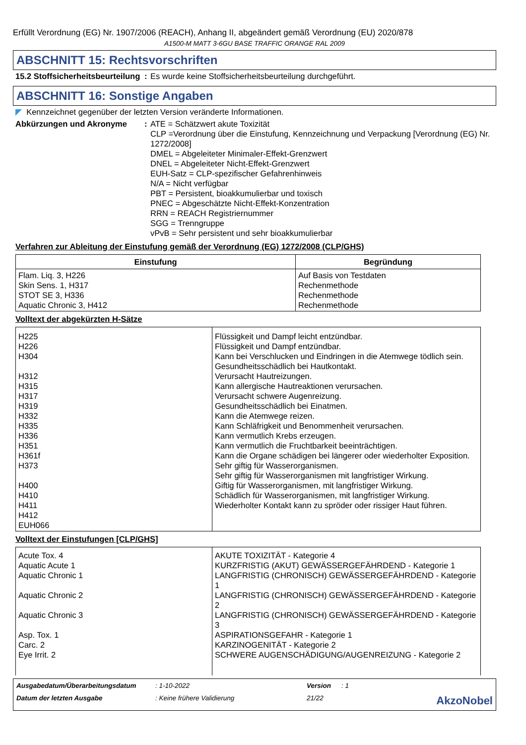Erfüllt Verordnung (EG) Nr. 1907/2006 (REACH), Anhang II, abgeändert gemäß Verordnung (EU) 2020/878
A1500-M MATT 3-6GU BASE TRAFFIC ORANGE RAL 2009
ABSCHNITT 15: Rechtsvorschriften
15.2 Stoffsicherheitsbeurteilung
: Es wurde keine Stoffsicherheitsbeurteilung durchgeführt.
ABSCHNITT 16: Sonstige Angaben
◤ Kennzeichnet gegenüber der letzten Version veränderte Informationen.
Abkürzungen und Akronyme : ATE = Schätzwert akute Toxizität
CLP =Verordnung über die Einstufung, Kennzeichnung und Verpackung [Verordnung (EG) Nr. 1272/2008]
DMEL = Abgeleiteter Minimaler-Effekt-Grenzwert
DNEL = Abgeleiteter Nicht-Effekt-Grenzwert
EUH-Satz = CLP-spezifischer Gefahrenhinweis
N/A = Nicht verfügbar
PBT = Persistent, bioakkumulierbar und toxisch
PNEC = Abgeschätzte Nicht-Effekt-Konzentration
RRN = REACH Registriernummer
SGG = Trenngruppe
vPvB = Sehr persistent und sehr bioakkumulierbar
Verfahren zur Ableitung der Einstufung gemäß der Verordnung (EG) 1272/2008 (CLP/GHS)
| Einstufung | Begründung |
| --- | --- |
| Flam. Liq. 3, H226 Skin Sens. 1, H317 STOT SE 3, H336 Aquatic Chronic 3, H412 | Auf Basis von Testdaten Rechenmethode Rechenmethode Rechenmethode |
Volltext der abgekürzten H-Sätze
| H225 H226 H304 H312 H315 H317 H319 H332 H335 H336 H351 H361f H373 H400 H410 H411 H412 EUH066 | Flüssigkeit und Dampf leicht entzündbar. Flüssigkeit und Dampf entzündbar. Kann bei Verschlucken und Eindringen in die Atemwege tödlich sein. Gesundheitsschädlich bei Hautkontakt. Verursacht Hautreizungen. Kann allergische Hautreaktionen verursachen. Verursacht schwere Augenreizung. Gesundheitsschädlich bei Einatmen. Kann die Atemwege reizen. Kann Schläfrigkeit und Benommenheit verursachen. Kann vermutlich Krebs erzeugen. Kann vermutlich die Fruchtbarkeit beeinträchtigen. Kann die Organe schädigen bei längerer oder wiederholter Exposition. Sehr giftig für Wasserorganismen. Sehr giftig für Wasserorganismen mit langfristiger Wirkung. Giftig für Wasserorganismen, mit langfristiger Wirkung. Schädlich für Wasserorganismen, mit langfristiger Wirkung. Wiederholter Kontakt kann zu spröder oder rissiger Haut führen. |
Volltext der Einstufungen [CLP/GHS]
| Acute Tox. 4 Aquatic Acute 1 Aquatic Chronic 1 Aquatic Chronic 2 Aquatic Chronic 3 Asp. Tox. 1 Carc. 2 Eye Irrit. 2 | AKUTE TOXIZITÄT - Kategorie 4 KURZFRISTIG (AKUT) GEWÄSSERGEFÄHRDEND - Kategorie 1 LANGFRISTIG (CHRONISCH) GEWÄSSERGEFÄHRDEND - Kategorie 1 LANGFRISTIG (CHRONISCH) GEWÄSSERGEFÄHRDEND - Kategorie 2 LANGFRISTIG (CHRONISCH) GEWÄSSERGEFÄHRDEND - Kategorie 3 ASPIRATIONSGEFAHR - Kategorie 1 KARZINOGENITÄT - Kategorie 2 SCHWERE AUGENSCHÄDIGUNG/AUGENREIZUNG - Kategorie 2 |
Ausgabedatum/Überarbeitungsdatum: 1-10-2022 Version: 1 Datum der letzten Ausgabe: Keine frühere Validierung 21/22 AkzoNobel